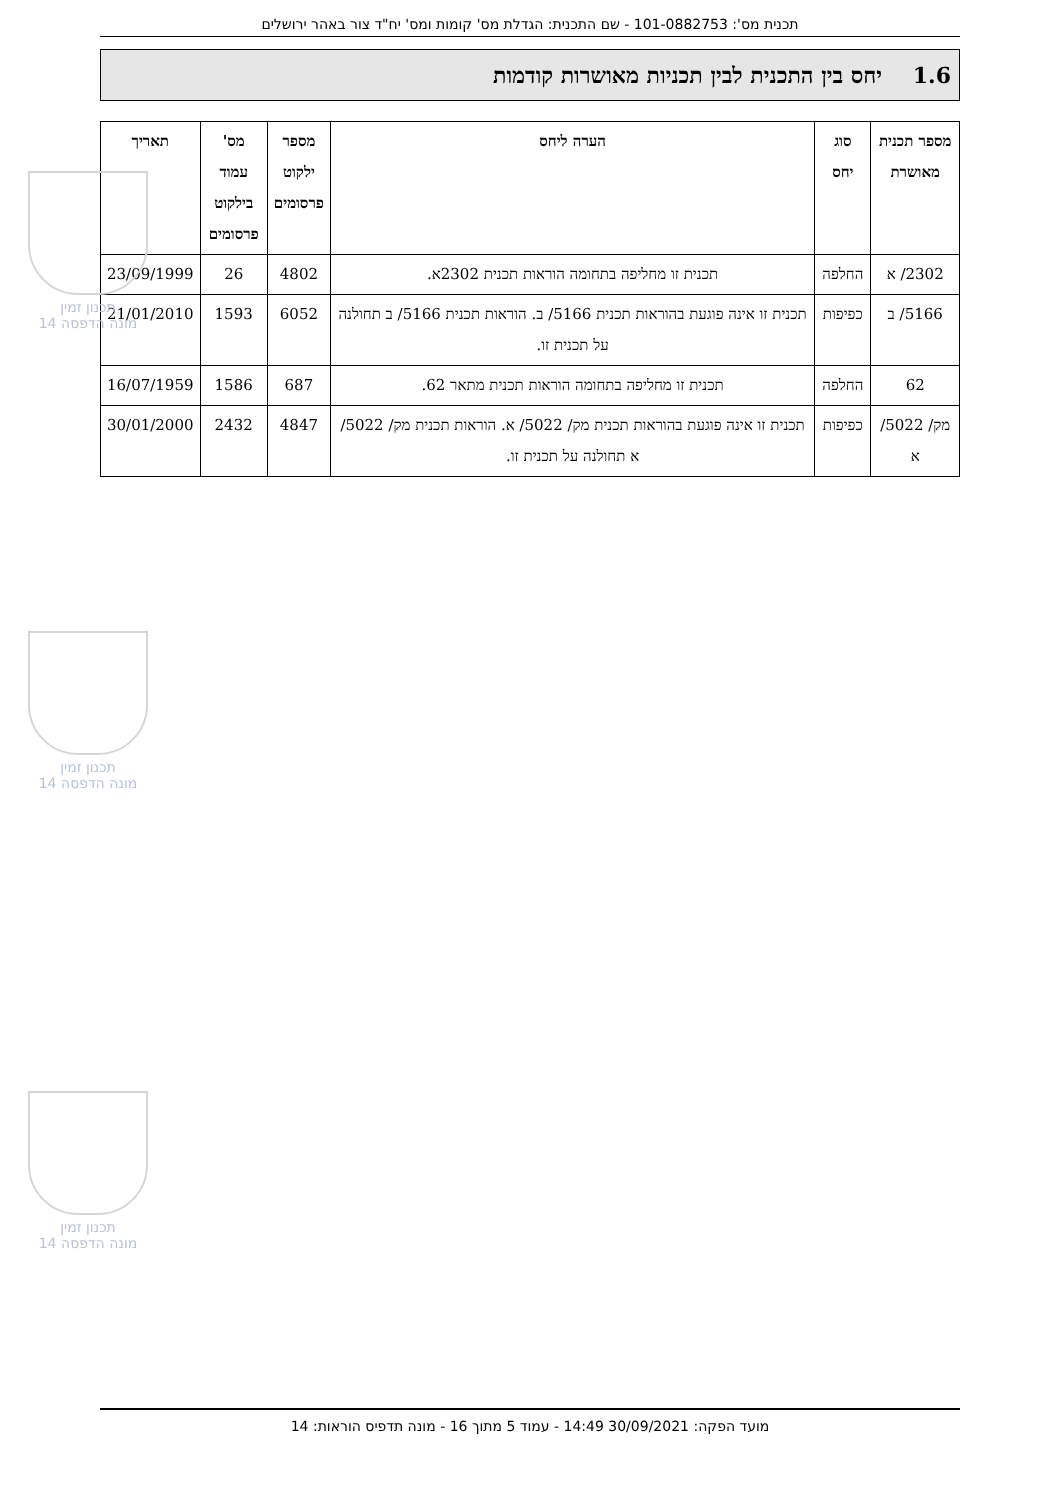תכנית מס': 101-0882753 - שם התכנית: הגדלת מס' קומות ומס' יח"ד צור באהר ירושלים
1.6 יחס בין התכנית לבין תכניות מאושרות קודמות
| מספר תכנית מאושרת | סוג יחס | הערה ליחס | מספר ילקוט פרסומים | מס' עמוד בילקוט פרסומים | תאריך |
| --- | --- | --- | --- | --- | --- |
| 2302/ א | החלפה | תכנית זו מחליפה בתחומה הוראות תכנית 2302א. | 4802 | 26 | 23/09/1999 |
| 5166/ ב | כפיפות | תכנית זו אינה פוגעת בהוראות תכנית 5166/ ב. הוראות תכנית 5166/ ב תחולנה על תכנית זו. | 6052 | 1593 | 21/01/2010 |
| 62 | החלפה | תכנית זו מחליפה בתחומה הוראות תכנית מתאר 62. | 687 | 1586 | 16/07/1959 |
| מק/ 5022/ א | כפיפות | תכנית זו אינה פוגעת בהוראות תכנית מק/ 5022/ א. הוראות תכנית מק/ 5022/ א תחולנה על תכנית זו. | 4847 | 2432 | 30/01/2000 |
תכנון זמין
מונה הדפסה 14
תכנון זמין
מונה הדפסה 14
תכנון זמין
מונה הדפסה 14
מועד הפקה: 30/09/2021 14:49 - עמוד 5 מתוך 16 - מונה תדפיס הוראות: 14